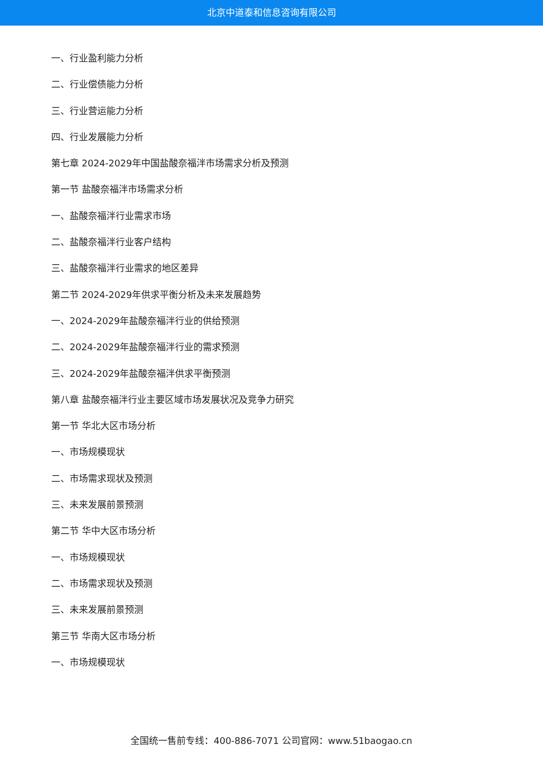北京中道泰和信息咨询有限公司
一、行业盈利能力分析
二、行业偿债能力分析
三、行业营运能力分析
四、行业发展能力分析
第七章 2024-2029年中国盐酸奈福泮市场需求分析及预测
第一节 盐酸奈福泮市场需求分析
一、盐酸奈福泮行业需求市场
二、盐酸奈福泮行业客户结构
三、盐酸奈福泮行业需求的地区差异
第二节 2024-2029年供求平衡分析及未来发展趋势
一、2024-2029年盐酸奈福泮行业的供给预测
二、2024-2029年盐酸奈福泮行业的需求预测
三、2024-2029年盐酸奈福泮供求平衡预测
第八章 盐酸奈福泮行业主要区域市场发展状况及竞争力研究
第一节 华北大区市场分析
一、市场规模现状
二、市场需求现状及预测
三、未来发展前景预测
第二节 华中大区市场分析
一、市场规模现状
二、市场需求现状及预测
三、未来发展前景预测
第三节 华南大区市场分析
一、市场规模现状
全国统一售前专线：400-886-7071 公司官网：www.51baogao.cn